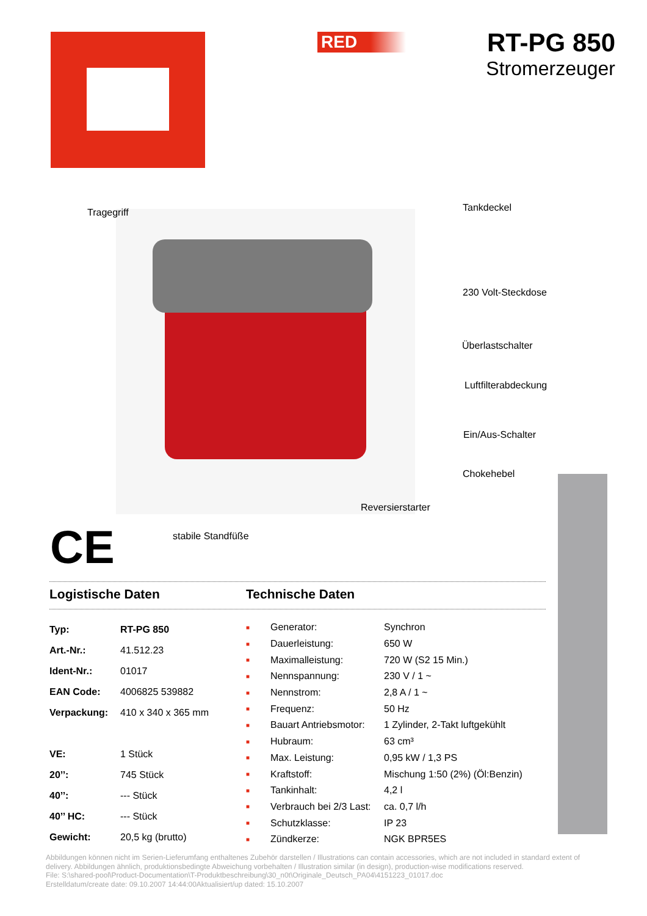RED
RT-PG 850
Stromerzeuger
Tragegriff Tankdeckel
230 Volt-Steckdose
Überlastschalter
Luftfilterabdeckung
Ein/Aus-Schalter
Chokehebel
Reversierstarter
stabile Standfüße
CE
Logistische Daten Technische Daten
| Typ: | RT-PG 850 |
| Art.-Nr.: | 41.512.23 |
| Ident-Nr.: | 01017 |
| EAN Code: | 4006825 539882 |
| Verpackung: | 410 x 340 x 365 mm |
| VE: | 1 Stück |
| 20’’: | 745 Stück |
| 40’’: | --- Stück |
| 40’’ HC: | --- Stück |
| Gewicht: | 20,5 kg (brutto) |
| ■ | Generator: | Synchron |
| ■ | Dauerleistung: | 650 W |
| ■ | Maximalleistung: | 720 W (S2 15 Min.) |
| ■ | Nennspannung: | 230 V / 1 ~ |
| ■ | Nennstrom: | 2,8 A / 1 ~ |
| ■ | Frequenz: | 50 Hz |
| ■ | Bauart Antriebsmotor: | 1 Zylinder, 2-Takt luftgekühlt |
| ■ | Hubraum: | 63 cm³ |
| ■ | Max. Leistung: | 0,95 kW / 1,3 PS |
| ■ | Kraftstoff: | Mischung 1:50 (2%) (Öl:Benzin) |
| ■ | Tankinhalt: | 4,2 l |
| ■ | Verbrauch bei 2/3 Last: | ca. 0,7 l/h |
| ■ | Schutzklasse: | IP 23 |
| ■ | Zündkerze: | NGK BPR5ES |
Abbildungen können nicht im Serien-Lieferumfang enthaltenes Zubehör darstellen / Illustrations can contain accessories, which are not included in standard extent of delivery. Abbildungen ähnlich, produktionsbedingte Abweichung vorbehalten / Illustration similar (in design), production-wise modifications reserved.
File: S:\shared-pool\Product-Documentation\T-Produktbeschreibung\30_n0t\Originale_Deutsch_PA04\4151223_01017.doc
Erstelldatum/create date: 09.10.2007 14:44:00Aktualisiert/up dated: 15.10.2007